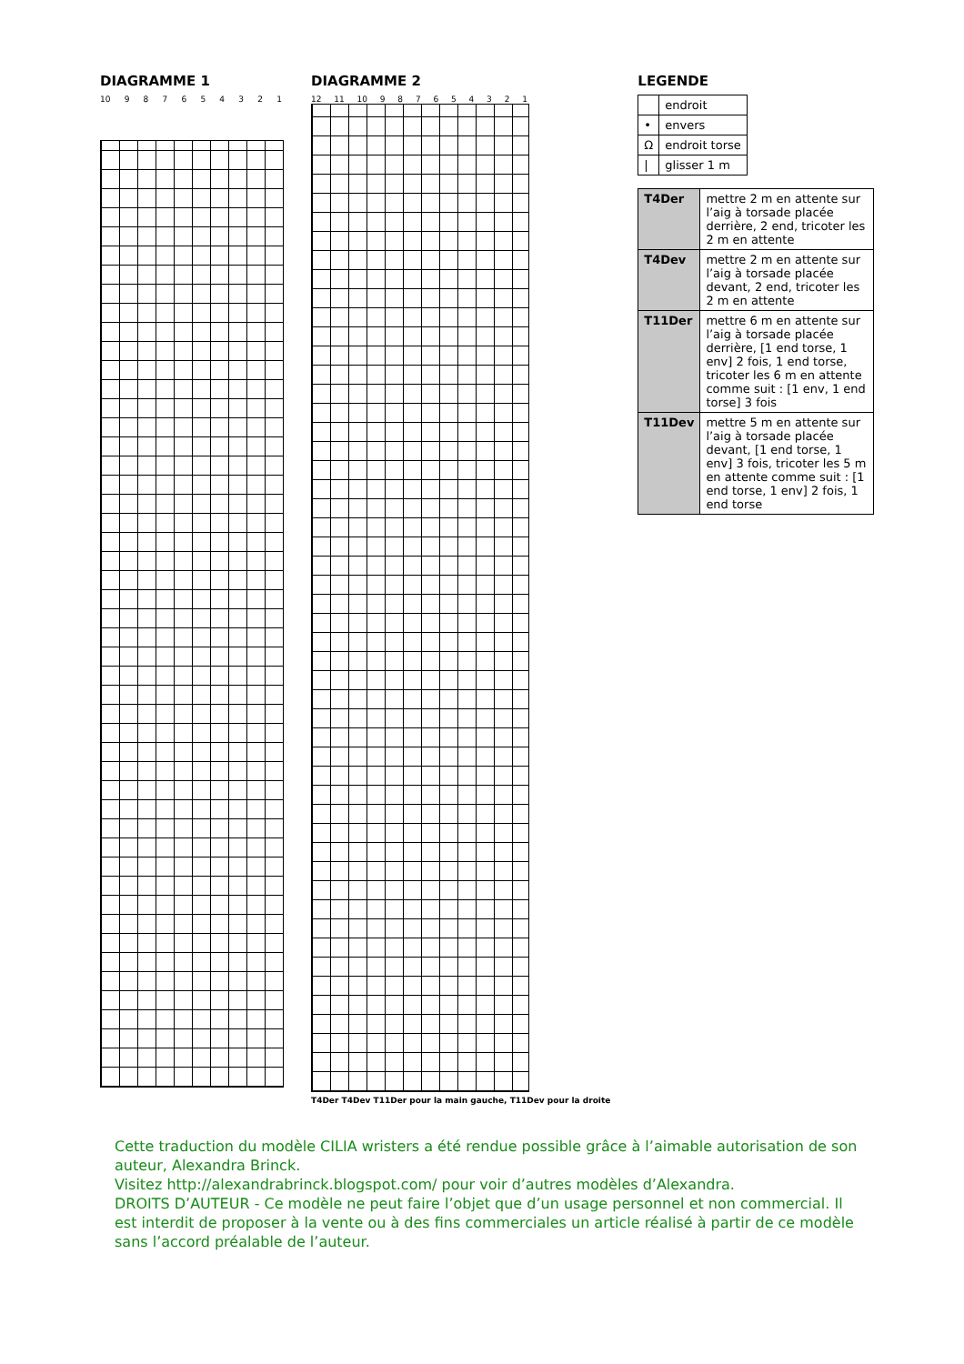DIAGRAMME 1
10 9 8 7 6 5 4 3 2 1
DIAGRAMME 2
12 11 10 9 8 7 6 5 4 3 2 1
T4Der T4Dev T11Der pour la main gauche, T11Dev pour la droite
LEGENDE
| | endroit |
| • | envers |
| Ω | endroit torse |
| / | glisser 1 m |
| T4Der | mettre 2 m en attente sur l’aig à torsade placée derrière, 2 end, tricoter les 2 m en attente |
| T4Dev | mettre 2 m en attente sur l’aig à torsade placée devant, 2 end, tricoter les 2 m en attente |
| T11Der | mettre 6 m en attente sur l’aig à torsade placée derrière, [1 end torse, 1 env] 2 fois, 1 end torse, tricoter les 6 m en attente comme suit : [1 env, 1 end torse] 3 fois |
| T11Dev | mettre 5 m en attente sur l’aig à torsade placée devant, [1 end torse, 1 env] 3 fois, tricoter les 5 m en attente comme suit : [1 end torse, 1 env] 2 fois, 1 end torse |
Cette traduction du modèle CILIA wristers a été rendue possible grâce à l’aimable autorisation de son auteur, Alexandra Brinck.
Visitez http://alexandrabrinck.blogspot.com/ pour voir d’autres modèles d’Alexandra.
DROITS D’AUTEUR - Ce modèle ne peut faire l’objet que d’un usage personnel et non commercial. Il est interdit de proposer à la vente ou à des fins commerciales un article réalisé à partir de ce modèle sans l’accord préalable de l’auteur.